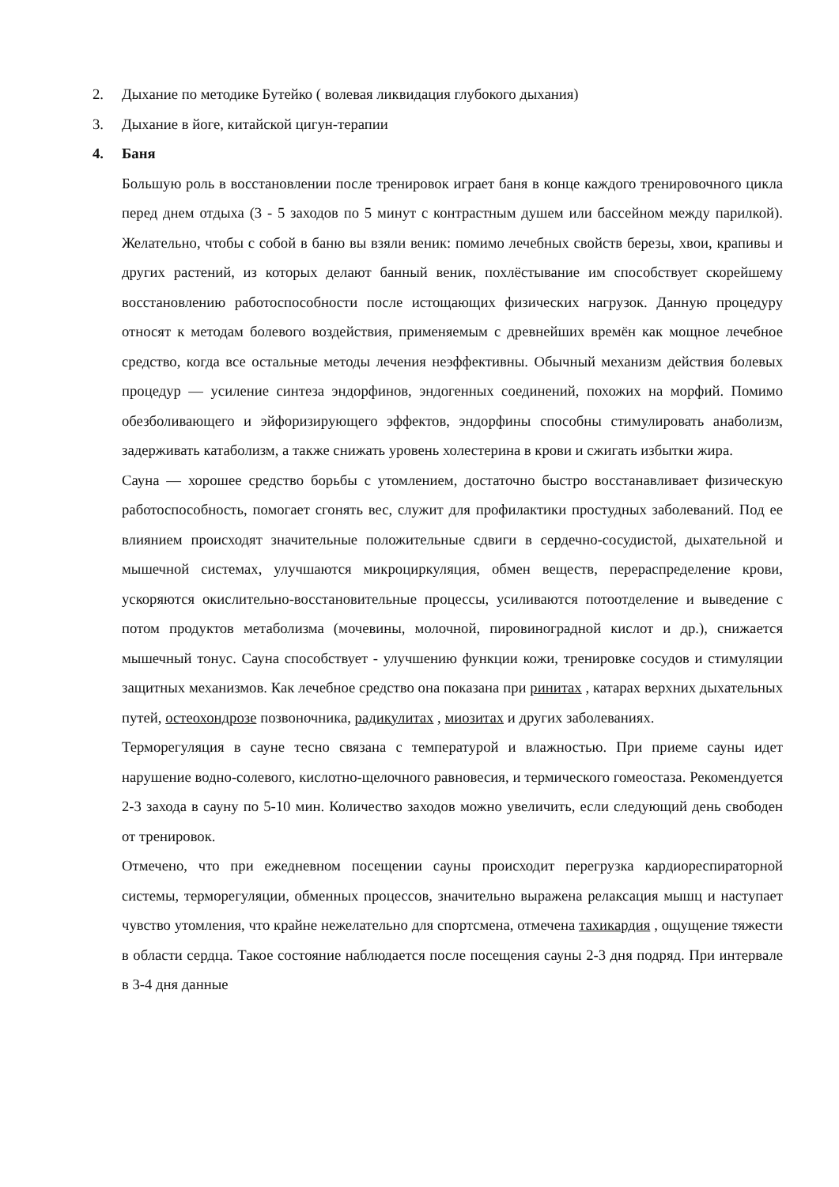2. Дыхание по методике Бутейко ( волевая ликвидация глубокого дыхания)
3. Дыхание в йоге, китайской цигун-терапии
4. Баня
Большую роль в восстановлении после тренировок играет баня в конце каждого тренировочного цикла перед днем отдыха (3 - 5 заходов по 5 минут с контрастным душем или бассейном между парилкой). Желательно, чтобы с собой в баню вы взяли веник: помимо лечебных свойств березы, хвои, крапивы и других растений, из которых делают банный веник, похлёстывание им способствует скорейшему восстановлению работоспособности после истощающих физических нагрузок. Данную процедуру относят к методам болевого воздействия, применяемым с древнейших времён как мощное лечебное средство, когда все остальные методы лечения неэффективны. Обычный механизм действия болевых процедур — усиление синтеза эндорфинов, эндогенных соединений, похожих на морфий. Помимо обезболивающего и эйфоризирующего эффектов, эндорфины способны стимулировать анаболизм, задерживать катаболизм, а также снижать уровень холестерина в крови и сжигать избытки жира.
Сауна — хорошее средство борьбы с утомлением, достаточно быстро восстанавливает физическую работоспособность, помогает сгонять вес, служит для профилактики простудных заболеваний. Под ее влиянием происходят значительные положительные сдвиги в сердечно-сосудистой, дыхательной и мышечной системах, улучшаются микроциркуляция, обмен веществ, перераспределение крови, ускоряются окислительно-восстановительные процессы, усиливаются потоотделение и выведение с потом продуктов метаболизма (мочевины, молочной, пировиноградной кислот и др.), снижается мышечный тонус. Сауна способствует - улучшению функции кожи, тренировке сосудов и стимуляции защитных механизмов. Как лечебное средство она показана при ринитах , катарах верхних дыхательных путей, остеохондрозе позвоночника, радикулитах , миозитах и других заболеваниях.
Терморегуляция в сауне тесно связана с температурой и влажностью. При приеме сауны идет нарушение водно-солевого, кислотно-щелочного равновесия, и термического гомеостаза. Рекомендуется 2-3 захода в сауну по 5-10 мин. Количество заходов можно увеличить, если следующий день свободен от тренировок.
Отмечено, что при ежедневном посещении сауны происходит перегрузка кардиореспираторной системы, терморегуляции, обменных процессов, значительно выражена релаксация мышц и наступает чувство утомления, что крайне нежелательно для спортсмена, отмечена тахикардия , ощущение тяжести в области сердца. Такое состояние наблюдается после посещения сауны 2-3 дня подряд. При интервале в 3-4 дня данные